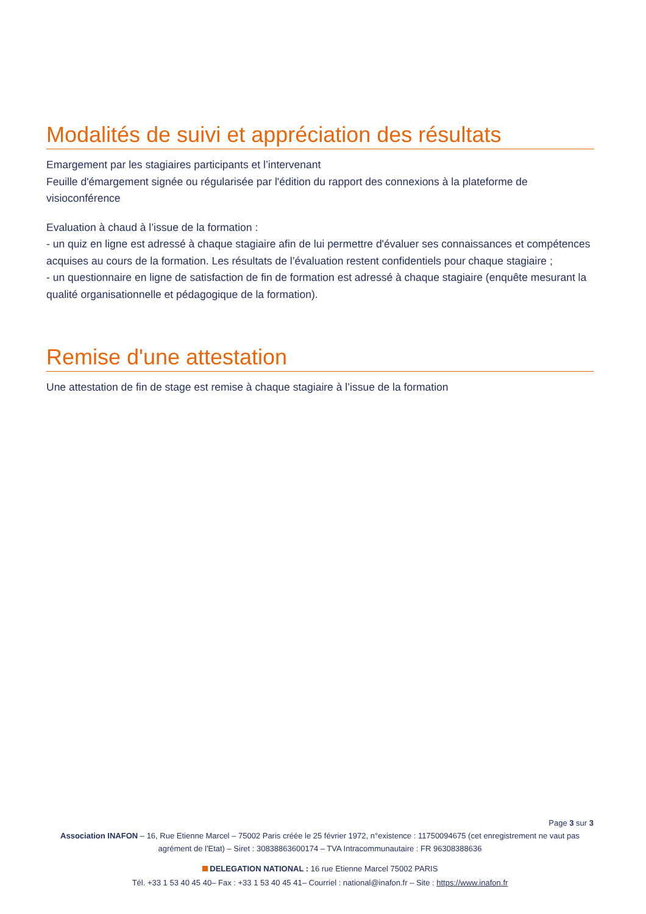Modalités de suivi et appréciation des résultats
Emargement par les stagiaires participants et l’intervenant
Feuille d'émargement signée ou régularisée par l'édition du rapport des connexions à la plateforme de visioconférence
Evaluation à chaud à l’issue de la formation :
- un quiz en ligne est adressé à chaque stagiaire afin de lui permettre d'évaluer ses connaissances et compétences acquises au cours de la formation. Les résultats de l’évaluation restent confidentiels pour chaque stagiaire ;
- un questionnaire en ligne de satisfaction de fin de formation est adressé à chaque stagiaire (enquête mesurant la qualité organisationnelle et pédagogique de la formation).
Remise d'une attestation
Une attestation de fin de stage est remise à chaque stagiaire à l’issue de la formation
Page 3 sur 3
Association INAFON – 16, Rue Etienne Marcel – 75002 Paris créée le 25 février 1972, n°existence : 11750094675 (cet enregistrement ne vaut pas agrément de l'Etat) – Siret : 30838863600174 – TVA Intracommunautaire : FR 96308388636
DELEGATION NATIONAL : 16 rue Etienne Marcel 75002 PARIS
Tél. +33 1 53 40 45 40– Fax : +33 1 53 40 45 41– Courriel : national@inafon.fr – Site : https://www.inafon.fr